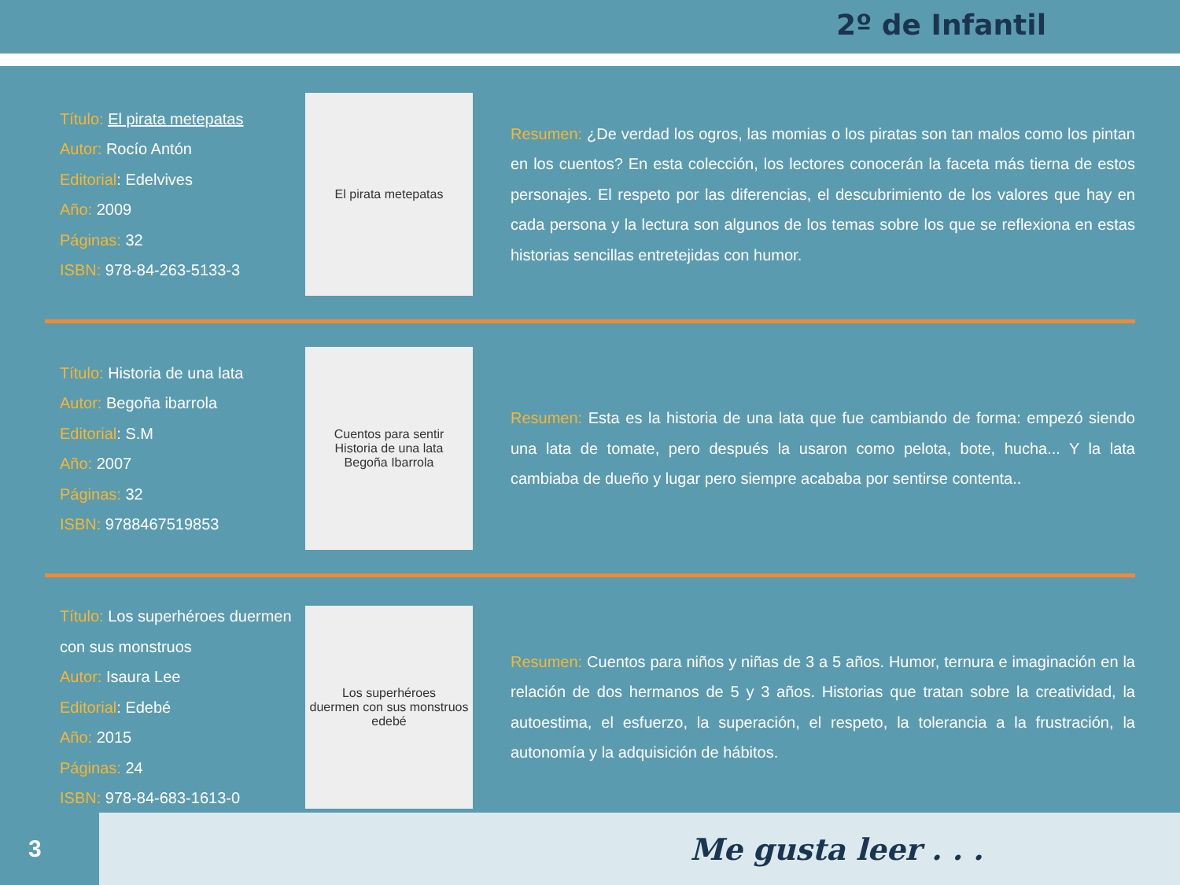2º de Infantil
Título: El pirata metepatas
Autor: Rocío Antón
Editorial: Edelvives
Año: 2009
Páginas: 32
ISBN: 978-84-263-5133-3
El pirata metepatas
Resumen: ¿De verdad los ogros, las momias o los piratas son tan malos como los pintan en los cuentos? En esta colección, los lectores conocerán la faceta más tierna de estos personajes. El respeto por las diferencias, el descubrimiento de los valores que hay en cada persona y la lectura son algunos de los temas sobre los que se reflexiona en estas historias sencillas entretejidas con humor.
Título: Historia de una lata
Autor: Begoña ibarrola
Editorial: S.M
Año: 2007
Páginas: 32
ISBN: 9788467519853
Cuentos para sentir
Historia de una lata
Begoña Ibarrola
Resumen: Esta es la historia de una lata que fue cambiando de forma: empezó siendo una lata de tomate, pero después la usaron como pelota, bote, hucha... Y la lata cambiaba de dueño y lugar pero siempre acababa por sentirse contenta..
Título: Los superhéroes duermen con sus monstruos
Autor: Isaura Lee
Editorial: Edebé
Año: 2015
Páginas: 24
ISBN: 978-84-683-1613-0
Los superhéroes
duermen con sus monstruos
edebé
Resumen: Cuentos para niños y niñas de 3 a 5 años. Humor, ternura e imaginación en la relación de dos hermanos de 5 y 3 años. Historias que tratan sobre la creatividad, la autoestima, el esfuerzo, la superación, el respeto, la tolerancia a la frustración, la autonomía y la adquisición de hábitos.
3
Me gusta leer . . .